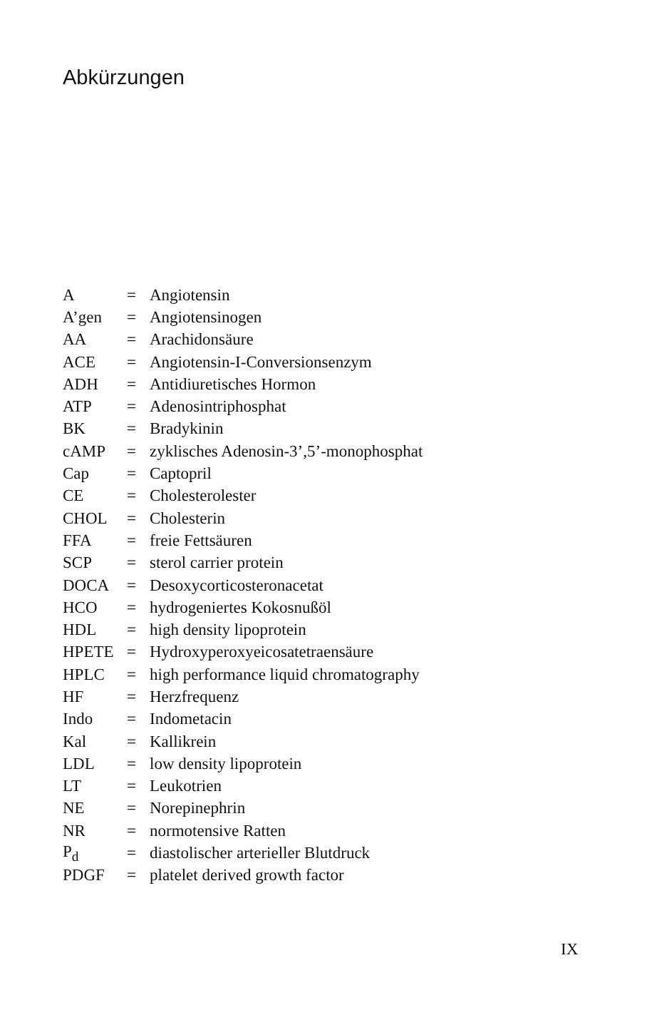Abkürzungen
| A | = | Angiotensin |
| A’gen | = | Angiotensinogen |
| AA | = | Arachidonsäure |
| ACE | = | Angiotensin-I-Conversionsenzym |
| ADH | = | Antidiuretisches Hormon |
| ATP | = | Adenosintriphosphat |
| BK | = | Bradykinin |
| cAMP | = | zyklisches Adenosin-3’,5’-monophosphat |
| Cap | = | Captopril |
| CE | = | Cholesterolester |
| CHOL | = | Cholesterin |
| FFA | = | freie Fettsäuren |
| SCP | = | sterol carrier protein |
| DOCA | = | Desoxycorticosteronacetat |
| HCO | = | hydrogeniertes Kokosnußöl |
| HDL | = | high density lipoprotein |
| HPETE | = | Hydroxyperoxyeicosatetraensäure |
| HPLC | = | high performance liquid chromatography |
| HF | = | Herzfrequenz |
| Indo | = | Indometacin |
| Kal | = | Kallikrein |
| LDL | = | low density lipoprotein |
| LT | = | Leukotrien |
| NE | = | Norepinephrin |
| NR | = | normotensive Ratten |
| P<sub>d</sub> | = | diastolischer arterieller Blutdruck |
| PDGF | = | platelet derived growth factor |
IX